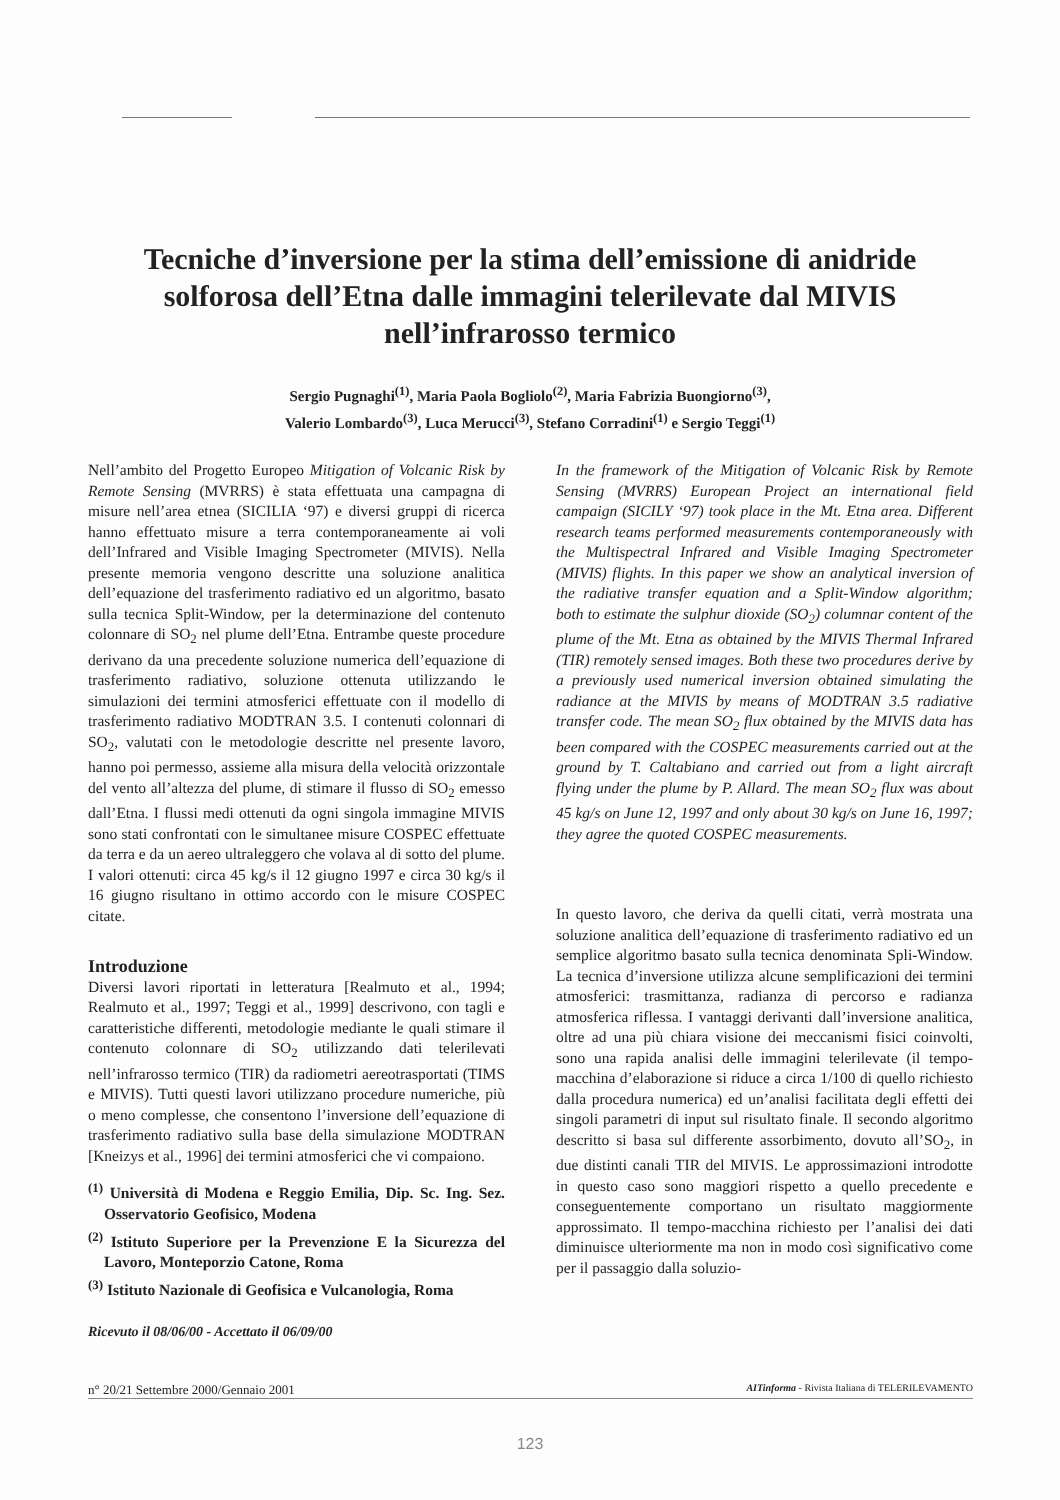Tecniche d’inversione per la stima dell’emissione di anidride solforosa dell’Etna dalle immagini telerilevate dal MIVIS nell’infrarosso termico
Sergio Pugnaghi<sup>(1)</sup>, Maria Paola Bogliolo<sup>(2)</sup>, Maria Fabrizia Buongiorno<sup>(3)</sup>,
Valerio Lombardo<sup>(3)</sup>, Luca Merucci<sup>(3)</sup>, Stefano Corradini<sup>(1)</sup> e Sergio Teggi<sup>(1)</sup>
Nell’ambito del Progetto Europeo Mitigation of Volcanic Risk by Remote Sensing (MVRRS) è stata effettuata una campagna di misure nell’area etnea (SICILIA ‘97) e diversi gruppi di ricerca hanno effettuato misure a terra contemporaneamente ai voli dell’Infrared and Visible Imaging Spectrometer (MIVIS). Nella presente memoria vengono descritte una soluzione analitica dell’equazione del trasferimento radiativo ed un algoritmo, basato sulla tecnica Split-Window, per la determinazione del contenuto colonnare di SO<sub>2</sub> nel plume dell’Etna. Entrambe queste procedure derivano da una precedente soluzione numerica dell’equazione di trasferimento radiativo, soluzione ottenuta utilizzando le simulazioni dei termini atmosferici effettuate con il modello di trasferimento radiativo MODTRAN 3.5. I contenuti colonnari di SO<sub>2</sub>, valutati con le metodologie descritte nel presente lavoro, hanno poi permesso, assieme alla misura della velocità orizzontale del vento all’altezza del plume, di stimare il flusso di SO<sub>2</sub> emesso dall’Etna. I flussi medi ottenuti da ogni singola immagine MIVIS sono stati confrontati con le simultanee misure COSPEC effettuate da terra e da un aereo ultraleggero che volava al di sotto del plume. I valori ottenuti: circa 45 kg/s il 12 giugno 1997 e circa 30 kg/s il 16 giugno risultano in ottimo accordo con le misure COSPEC citate.
Introduzione
Diversi lavori riportati in letteratura [Realmuto et al., 1994; Realmuto et al., 1997; Teggi et al., 1999] descrivono, con tagli e caratteristiche differenti, metodologie mediante le quali stimare il contenuto colonnare di SO<sub>2</sub> utilizzando dati telerilevati nell’infrarosso termico (TIR) da radiometri aereotrasportati (TIMS e MIVIS). Tutti questi lavori utilizzano procedure numeriche, più o meno complesse, che consentono l’inversione dell’equazione di trasferimento radiativo sulla base della simulazione MODTRAN [Kneizys et al., 1996] dei termini atmosferici che vi compaiono.
<sup>(1)</sup> Università di Modena e Reggio Emilia, Dip. Sc. Ing. Sez. Osservatorio Geofisico, Modena
<sup>(2)</sup> Istituto Superiore per la Prevenzione E la Sicurezza del Lavoro, Monteporzio Catone, Roma
<sup>(3)</sup> Istituto Nazionale di Geofisica e Vulcanologia, Roma
Ricevuto il 08/06/00 - Accettato il 06/09/00
In the framework of the Mitigation of Volcanic Risk by Remote Sensing (MVRRS) European Project an international field campaign (SICILY ‘97) took place in the Mt. Etna area. Different research teams performed measurements contemporaneously with the Multispectral Infrared and Visible Imaging Spectrometer (MIVIS) flights. In this paper we show an analytical inversion of the radiative transfer equation and a Split-Window algorithm; both to estimate the sulphur dioxide (SO<sub>2</sub>) columnar content of the plume of the Mt. Etna as obtained by the MIVIS Thermal Infrared (TIR) remotely sensed images. Both these two procedures derive by a previously used numerical inversion obtained simulating the radiance at the MIVIS by means of MODTRAN 3.5 radiative transfer code. The mean SO<sub>2</sub> flux obtained by the MIVIS data has been compared with the COSPEC measurements carried out at the ground by T. Caltabiano and carried out from a light aircraft flying under the plume by P. Allard. The mean SO<sub>2</sub> flux was about 45 kg/s on June 12, 1997 and only about 30 kg/s on June 16, 1997; they agree the quoted COSPEC measurements.
In questo lavoro, che deriva da quelli citati, verrà mostrata una soluzione analitica dell’equazione di trasferimento radiativo ed un semplice algoritmo basato sulla tecnica denominata Spli-Window. La tecnica d’inversione utilizza alcune semplificazioni dei termini atmosferici: trasmittanza, radianza di percorso e radianza atmosferica riflessa. I vantaggi derivanti dall’inversione analitica, oltre ad una più chiara visione dei meccanismi fisici coinvolti, sono una rapida analisi delle immagini telerilevate (il tempo-macchina d’elaborazione si riduce a circa 1/100 di quello richiesto dalla procedura numerica) ed un’analisi facilitata degli effetti dei singoli parametri di input sul risultato finale. Il secondo algoritmo descritto si basa sul differente assorbimento, dovuto all’SO<sub>2</sub>, in due distinti canali TIR del MIVIS. Le approssimazioni introdotte in questo caso sono maggiori rispetto a quello precedente e conseguentemente comportano un risultato maggiormente approssimato. Il tempo-macchina richiesto per l’analisi dei dati diminuisce ulteriormente ma non in modo così significativo come per il passaggio dalla soluzio-
n° 20/21 Settembre 2000/Gennaio 2001 AITinforma - Rivista Italiana di TELERILEVAMENTO
123